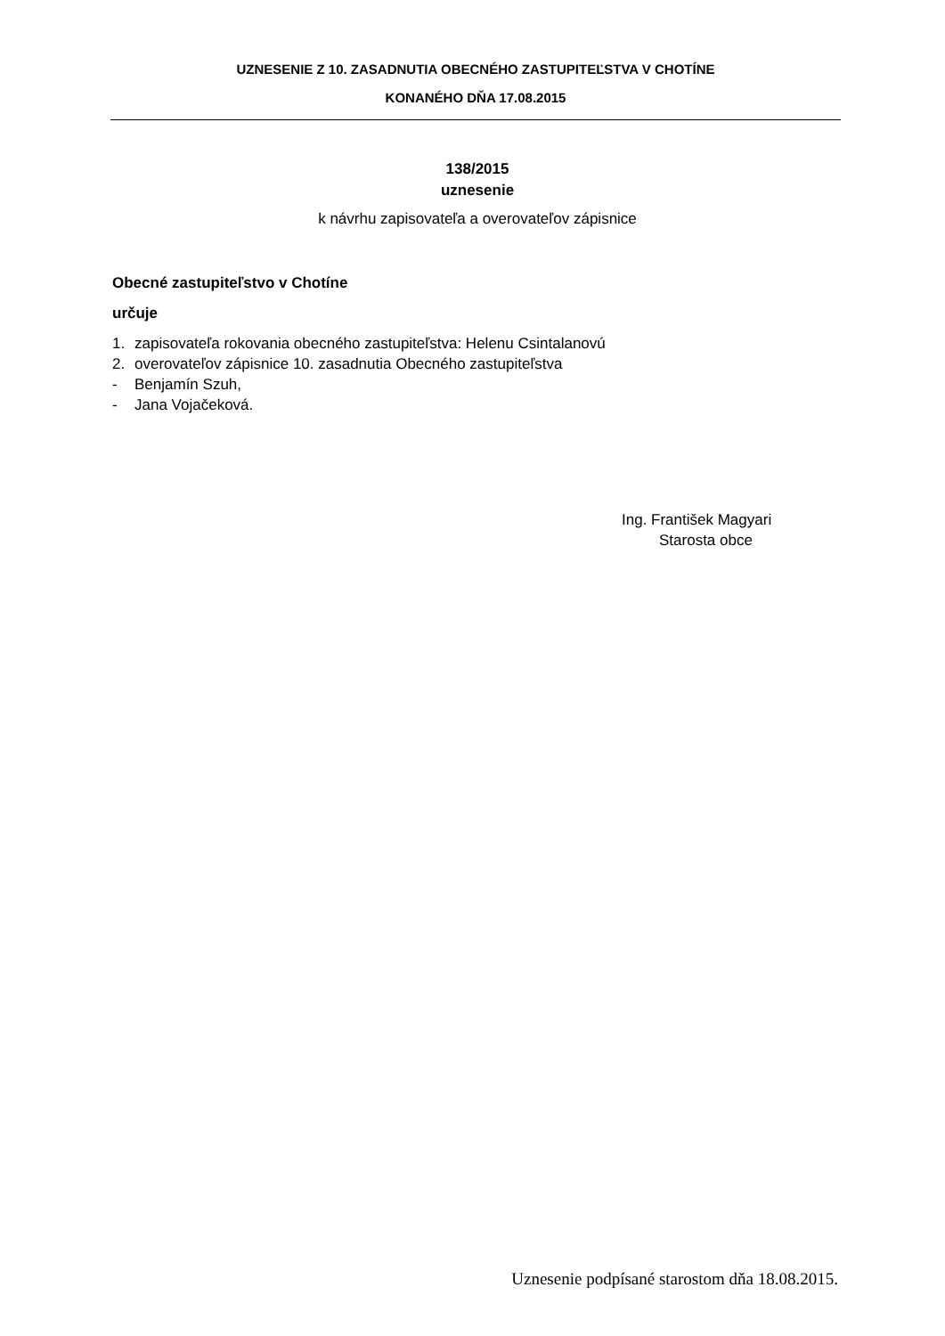UZNESENIE Z 10. ZASADNUTIA OBECNÉHO ZASTUPITEĽSTVA V CHOTÍNE
KONANÉHO DŇA 17.08.2015
138/2015
uznesenie
k návrhu zapisovateľa a overovateľov zápisnice
Obecné zastupiteľstvo v Chotíne
určuje
1. zapisovateľa rokovania obecného zastupiteľstva: Helenu Csintalanovú
2. overovateľov zápisnice 10. zasadnutia Obecného zastupiteľstva
- Benjamín Szuh,
- Jana Vojačeková.
Ing. František Magyari
Starosta obce
Uznesenie podpísané starostom dňa 18.08.2015.